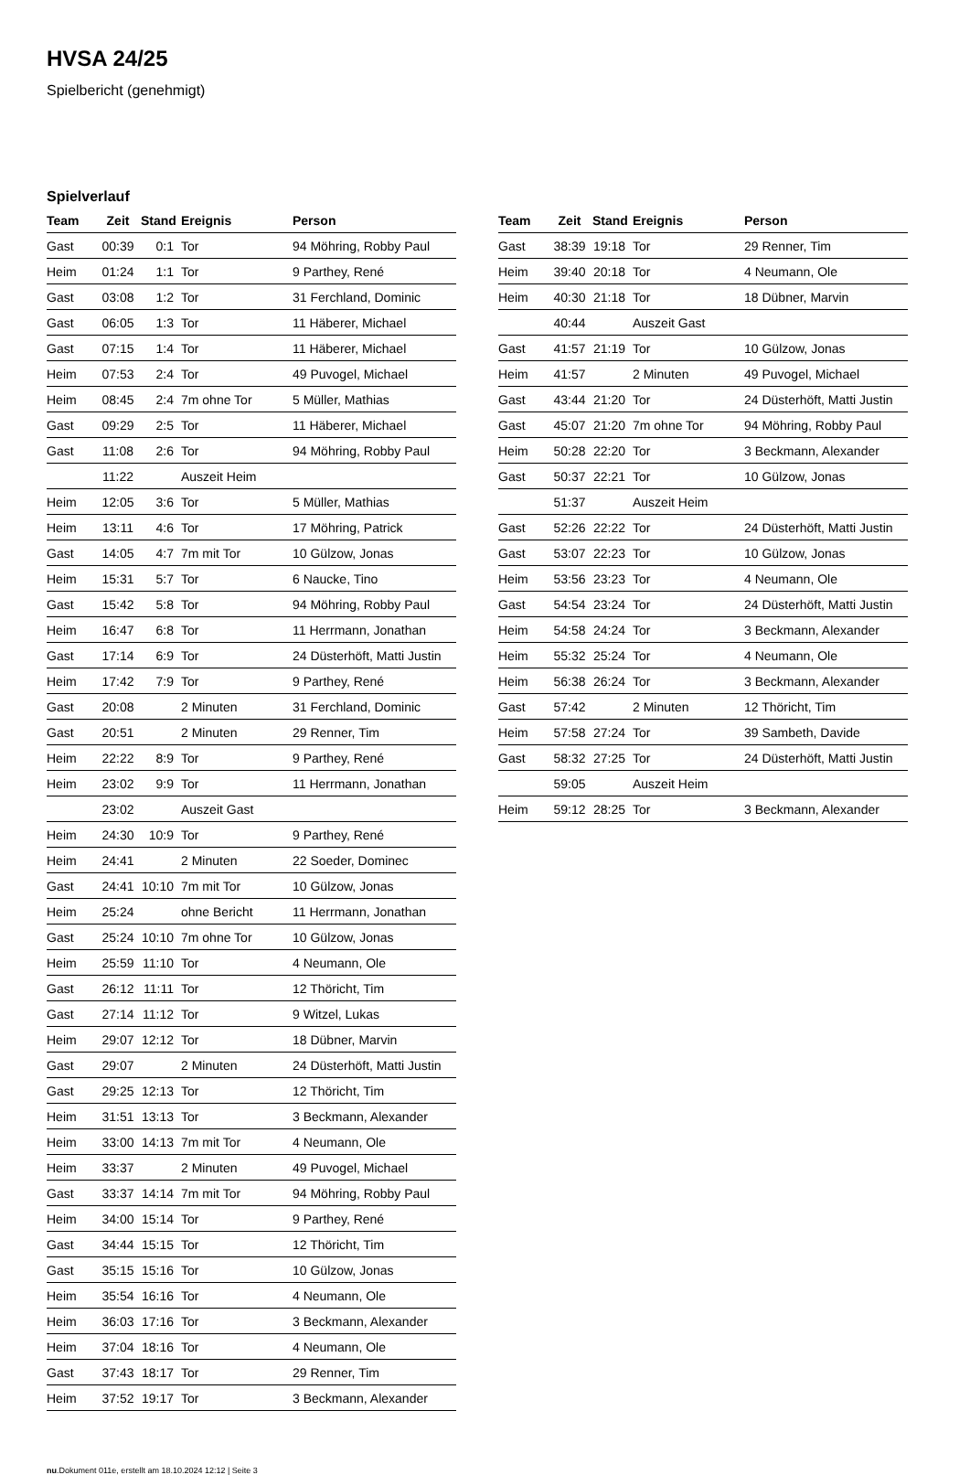HVSA 24/25
Spielbericht (genehmigt)
Spielverlauf
| Team | Zeit | Stand | Ereignis | Person |
| --- | --- | --- | --- | --- |
| Gast | 00:39 | 0:1 | Tor | 94 Möhring, Robby Paul |
| Heim | 01:24 | 1:1 | Tor | 9 Parthey, René |
| Gast | 03:08 | 1:2 | Tor | 31 Ferchland, Dominic |
| Gast | 06:05 | 1:3 | Tor | 11 Häberer, Michael |
| Gast | 07:15 | 1:4 | Tor | 11 Häberer, Michael |
| Heim | 07:53 | 2:4 | Tor | 49 Puvogel, Michael |
| Heim | 08:45 | 2:4 | 7m ohne Tor | 5 Müller, Mathias |
| Gast | 09:29 | 2:5 | Tor | 11 Häberer, Michael |
| Gast | 11:08 | 2:6 | Tor | 94 Möhring, Robby Paul |
| | 11:22 | | Auszeit Heim | |
| Heim | 12:05 | 3:6 | Tor | 5 Müller, Mathias |
| Heim | 13:11 | 4:6 | Tor | 17 Möhring, Patrick |
| Gast | 14:05 | 4:7 | 7m mit Tor | 10 Gülzow, Jonas |
| Heim | 15:31 | 5:7 | Tor | 6 Naucke, Tino |
| Gast | 15:42 | 5:8 | Tor | 94 Möhring, Robby Paul |
| Heim | 16:47 | 6:8 | Tor | 11 Herrmann, Jonathan |
| Gast | 17:14 | 6:9 | Tor | 24 Düsterhöft, Matti Justin |
| Heim | 17:42 | 7:9 | Tor | 9 Parthey, René |
| Gast | 20:08 | | 2 Minuten | 31 Ferchland, Dominic |
| Gast | 20:51 | | 2 Minuten | 29 Renner, Tim |
| Heim | 22:22 | 8:9 | Tor | 9 Parthey, René |
| Heim | 23:02 | 9:9 | Tor | 11 Herrmann, Jonathan |
| | 23:02 | | Auszeit Gast | |
| Heim | 24:30 | 10:9 | Tor | 9 Parthey, René |
| Heim | 24:41 | | 2 Minuten | 22 Soeder, Dominec |
| Gast | 24:41 | 10:10 | 7m mit Tor | 10 Gülzow, Jonas |
| Heim | 25:24 | | ohne Bericht | 11 Herrmann, Jonathan |
| Gast | 25:24 | 10:10 | 7m ohne Tor | 10 Gülzow, Jonas |
| Heim | 25:59 | 11:10 | Tor | 4 Neumann, Ole |
| Gast | 26:12 | 11:11 | Tor | 12 Thöricht, Tim |
| Gast | 27:14 | 11:12 | Tor | 9 Witzel, Lukas |
| Heim | 29:07 | 12:12 | Tor | 18 Dübner, Marvin |
| Gast | 29:07 | | 2 Minuten | 24 Düsterhöft, Matti Justin |
| Gast | 29:25 | 12:13 | Tor | 12 Thöricht, Tim |
| Heim | 31:51 | 13:13 | Tor | 3 Beckmann, Alexander |
| Heim | 33:00 | 14:13 | 7m mit Tor | 4 Neumann, Ole |
| Heim | 33:37 | | 2 Minuten | 49 Puvogel, Michael |
| Gast | 33:37 | 14:14 | 7m mit Tor | 94 Möhring, Robby Paul |
| Heim | 34:00 | 15:14 | Tor | 9 Parthey, René |
| Gast | 34:44 | 15:15 | Tor | 12 Thöricht, Tim |
| Gast | 35:15 | 15:16 | Tor | 10 Gülzow, Jonas |
| Heim | 35:54 | 16:16 | Tor | 4 Neumann, Ole |
| Heim | 36:03 | 17:16 | Tor | 3 Beckmann, Alexander |
| Heim | 37:04 | 18:16 | Tor | 4 Neumann, Ole |
| Gast | 37:43 | 18:17 | Tor | 29 Renner, Tim |
| Heim | 37:52 | 19:17 | Tor | 3 Beckmann, Alexander |
| Team | Zeit | Stand | Ereignis | Person |
| --- | --- | --- | --- | --- |
| Gast | 38:39 | 19:18 | Tor | 29 Renner, Tim |
| Heim | 39:40 | 20:18 | Tor | 4 Neumann, Ole |
| Heim | 40:30 | 21:18 | Tor | 18 Dübner, Marvin |
| | 40:44 | | Auszeit Gast | |
| Gast | 41:57 | 21:19 | Tor | 10 Gülzow, Jonas |
| Heim | 41:57 | | 2 Minuten | 49 Puvogel, Michael |
| Gast | 43:44 | 21:20 | Tor | 24 Düsterhöft, Matti Justin |
| Gast | 45:07 | 21:20 | 7m ohne Tor | 94 Möhring, Robby Paul |
| Heim | 50:28 | 22:20 | Tor | 3 Beckmann, Alexander |
| Gast | 50:37 | 22:21 | Tor | 10 Gülzow, Jonas |
| | 51:37 | | Auszeit Heim | |
| Gast | 52:26 | 22:22 | Tor | 24 Düsterhöft, Matti Justin |
| Gast | 53:07 | 22:23 | Tor | 10 Gülzow, Jonas |
| Heim | 53:56 | 23:23 | Tor | 4 Neumann, Ole |
| Gast | 54:54 | 23:24 | Tor | 24 Düsterhöft, Matti Justin |
| Heim | 54:58 | 24:24 | Tor | 3 Beckmann, Alexander |
| Heim | 55:32 | 25:24 | Tor | 4 Neumann, Ole |
| Heim | 56:38 | 26:24 | Tor | 3 Beckmann, Alexander |
| Gast | 57:42 | | 2 Minuten | 12 Thöricht, Tim |
| Heim | 57:58 | 27:24 | Tor | 39 Sambeth, Davide |
| Gast | 58:32 | 27:25 | Tor | 24 Düsterhöft, Matti Justin |
| | 59:05 | | Auszeit Heim | |
| Heim | 59:12 | 28:25 | Tor | 3 Beckmann, Alexander |
nu.Dokument 011e, erstellt am 18.10.2024 12:12 | Seite 3